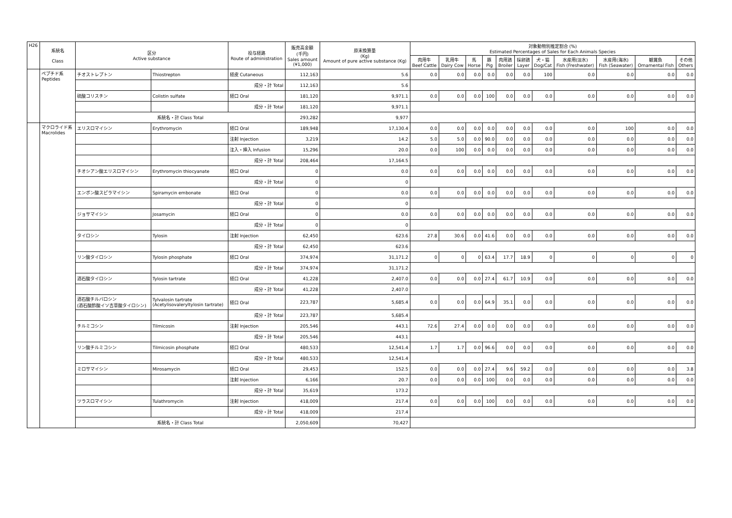| H26 | 系統名 Class | 区分 Active substance | | 投与経路 Route of administration | 販売高金額 (千円) Sales amount (¥1,000) | 原末換算量 (Kg) Amount of pure active substance (Kg) | 対象動物別推定割合 (%) Estimated Percentages of Sales for Each Animals Species | | | | | | | | | | |
| --- | --- | --- | --- | --- | --- | --- | --- | --- | --- | --- | --- | --- | --- | --- | --- | --- | --- |
| | | | | | | | 肉用牛 Beef Cattle | 乳用牛 Dairy Cow | 馬 Horse | 豚 Pig | 肉用鶏 Broiler | 採卵鶏 Layer | 犬・猫 Dog/Cat | 水産用(淡水) Fish (Freshwater) | 水産用(海水) Fish (Seawater) | 観賞魚 Ornamental Fish | その他 Others |
| | ペプチド系 Peptides | チオストレプトン | Thiostrepton | 経皮 Cutaneous | 112,163 | 5.6 | 0.0 | 0.0 | 0.0 | 0.0 | 0.0 | 0.0 | 100 | 0.0 | 0.0 | 0.0 | 0.0 |
| | | | | 成分・計 Total | 112,163 | 5.6 | | | | | | | | | | | |
| | | 硫酸コリスチン | Colistin sulfate | 経口 Oral | 181,120 | 9,971.1 | 0.0 | 0.0 | 0.0 | 100 | 0.0 | 0.0 | 0.0 | 0.0 | 0.0 | 0.0 | 0.0 |
| | | | | 成分・計 Total | 181,120 | 9,971.1 | | | | | | | | | | | |
| | | 系統名・計 Class Total | | | 293,282 | 9,977 | | | | | | | | | | | |
| | マクロライド系 Macrolides | エリスロマイシン | Erythromycin | 経口 Oral | 189,948 | 17,130.4 | 0.0 | 0.0 | 0.0 | 0.0 | 0.0 | 0.0 | 0.0 | 0.0 | 100 | 0.0 | 0.0 |
| | | | | 注射 Injection | 3,219 | 14.2 | 5.0 | 5.0 | 0.0 | 90.0 | 0.0 | 0.0 | 0.0 | 0.0 | 0.0 | 0.0 | 0.0 |
| | | | | 注入・挿入 Infusion | 15,296 | 20.0 | 0.0 | 100 | 0.0 | 0.0 | 0.0 | 0.0 | 0.0 | 0.0 | 0.0 | 0.0 | 0.0 |
| | | | | 成分・計 Total | 208,464 | 17,164.5 | | | | | | | | | | | |
| | | チオシアン酸エリスロマイシン | Erythromycin thiocyanate | 経口 Oral | 0 | 0.0 | 0.0 | 0.0 | 0.0 | 0.0 | 0.0 | 0.0 | 0.0 | 0.0 | 0.0 | 0.0 | 0.0 |
| | | | | 成分・計 Total | 0 | 0 | | | | | | | | | | | |
| | | エンボン酸スピラマイシン | Spiramycin embonate | 経口 Oral | 0 | 0.0 | 0.0 | 0.0 | 0.0 | 0.0 | 0.0 | 0.0 | 0.0 | 0.0 | 0.0 | 0.0 | 0.0 |
| | | | | 成分・計 Total | 0 | 0 | | | | | | | | | | | |
| | | ジョサマイシン | Josamycin | 経口 Oral | 0 | 0.0 | 0.0 | 0.0 | 0.0 | 0.0 | 0.0 | 0.0 | 0.0 | 0.0 | 0.0 | 0.0 | 0.0 |
| | | | | 成分・計 Total | 0 | 0 | | | | | | | | | | | |
| | | タイロシン | Tylosin | 注射 Injection | 62,450 | 623.6 | 27.8 | 30.6 | 0.0 | 41.6 | 0.0 | 0.0 | 0.0 | 0.0 | 0.0 | 0.0 | 0.0 |
| | | | | 成分・計 Total | 62,450 | 623.6 | | | | | | | | | | | |
| | | リン酸タイロシン | Tylosin phosphate | 経口 Oral | 374,974 | 31,171.2 | 0 | 0 | 0 | 63.4 | 17.7 | 18.9 | 0 | 0 | 0 | 0 | 0 |
| | | | | 成分・計 Total | 374,974 | 31,171.2 | | | | | | | | | | | |
| | | 酒石酸タイロシン | Tylosin tartrate | 経口 Oral | 41,228 | 2,407.0 | 0.0 | 0.0 | 0.0 | 27.4 | 61.7 | 10.9 | 0.0 | 0.0 | 0.0 | 0.0 | 0.0 |
| | | | | 成分・計 Total | 41,228 | 2,407.0 | | | | | | | | | | | |
| | | 酒石酸チルバロシン (酒石酸酢酸イソ吉草酸タイロシン) | Tylvalosin tartrate (Acetylisovaleryltylosin tartrate) | 経口 Oral | 223,787 | 5,685.4 | 0.0 | 0.0 | 0.0 | 64.9 | 35.1 | 0.0 | 0.0 | 0.0 | 0.0 | 0.0 | 0.0 |
| | | | | 成分・計 Total | 223,787 | 5,685.4 | | | | | | | | | | | |
| | | チルミコシン | Tilmicosin | 注射 Injection | 205,546 | 443.1 | 72.6 | 27.4 | 0.0 | 0.0 | 0.0 | 0.0 | 0.0 | 0.0 | 0.0 | 0.0 | 0.0 |
| | | | | 成分・計 Total | 205,546 | 443.1 | | | | | | | | | | | |
| | | リン酸チルミコシン | Tilmicosin phosphate | 経口 Oral | 480,533 | 12,541.4 | 1.7 | 1.7 | 0.0 | 96.6 | 0.0 | 0.0 | 0.0 | 0.0 | 0.0 | 0.0 | 0.0 |
| | | | | 成分・計 Total | 480,533 | 12,541.4 | | | | | | | | | | | |
| | | ミロサマイシン | Mirosamycin | 経口 Oral | 29,453 | 152.5 | 0.0 | 0.0 | 0.0 | 27.4 | 9.6 | 59.2 | 0.0 | 0.0 | 0.0 | 0.0 | 3.8 |
| | | | | 注射 Injection | 6,166 | 20.7 | 0.0 | 0.0 | 0.0 | 100 | 0.0 | 0.0 | 0.0 | 0.0 | 0.0 | 0.0 | 0.0 |
| | | | | 成分・計 Total | 35,619 | 173.2 | | | | | | | | | | | |
| | | ツラスロマイシン | Tulathromycin | 注射 Injection | 418,009 | 217.4 | 0.0 | 0.0 | 0.0 | 100 | 0.0 | 0.0 | 0.0 | 0.0 | 0.0 | 0.0 | 0.0 |
| | | | | 成分・計 Total | 418,009 | 217.4 | | | | | | | | | | | |
| | | 系統名・計 Class Total | | | 2,050,609 | 70,427 | | | | | | | | | | | |